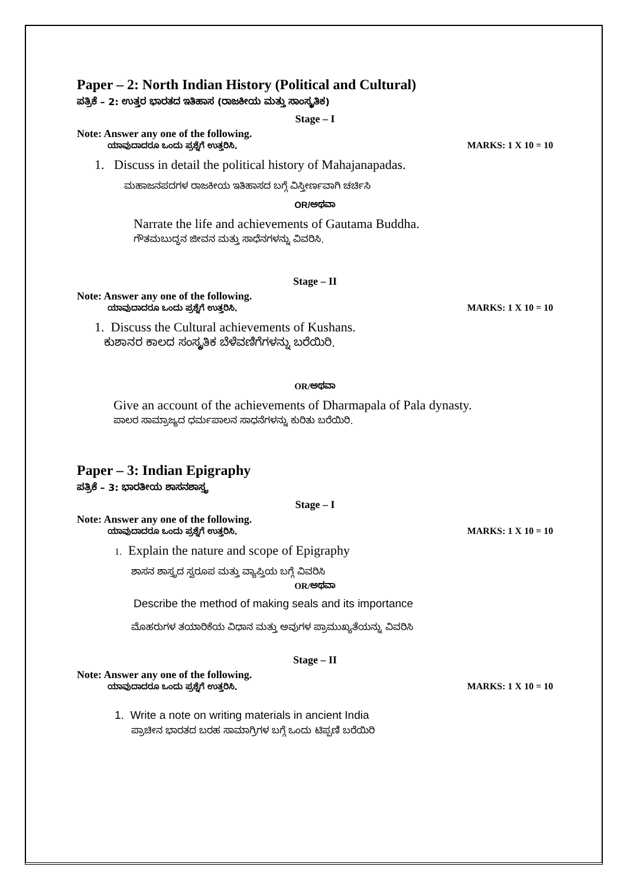Paper – 2: North Indian History (Political and Cultural)
ಪತ್ರಿಕೆ – 2: ಉತ್ತರ ಭಾರತದ ಇತಿಹಾಸ (ರಾಜಕೀಯ ಮತ್ತು ಸಾಂಸ್ಕೃತಿಕ)
Stage – I
Note: Answer any one of the following.
ಯಾವುದಾದರೂ ಒಂದು ಪ್ರಶ್ನೆಗೆ ಉತ್ತರಿಸಿ. MARKS: 1 X 10 = 10
1. Discuss in detail the political history of Mahajanapadas.
ಮಹಾಜನಪದಗಳ ರಾಜಕೀಯ ಇತಿಹಾಸದ ಬಗ್ಗೆ ವಿಸ್ತೀರ್ಣವಾಗಿ ಚರ್ಚಿಸಿ
OR/ಅಥವಾ
Narrate the life and achievements of Gautama Buddha.
ಗೌತಮಬುದ್ಧನ ಜೀವನ ಮತ್ತು ಸಾಧೆನಗಳನ್ನು ವಿವರಿಸಿ.
Stage – II
Note: Answer any one of the following.
ಯಾವುದಾದರೂ ಒಂದು ಪ್ರಶ್ನೆಗೆ ಉತ್ತರಿಸಿ. MARKS: 1 X 10 = 10
1. Discuss the Cultural achievements of Kushans.
ಕುಶಾನರ ಕಾಲದ ಸಂಸ್ಕೃತಿಕ ಬೆಳೆವಣಿಗೆಗಳನ್ನು ಬರೆಯಿರಿ.
OR/ಅಥವಾ
Give an account of the achievements of Dharmapala of Pala dynasty.
ಪಾಲರ ಸಾಮ್ರಾಜ್ಯದ ಧರ್ಮಪಾಲನ ಸಾಧನೆಗಳನ್ನು ಕುರಿತು ಬರೆಯಿರಿ.
Paper – 3: Indian Epigraphy
ಪತ್ರಿಕೆ – 3: ಭಾರತೀಯ ಶಾಸನಶಾಸ್ತ್ರ
Stage – I
Note: Answer any one of the following.
ಯಾವುದಾದರೂ ಒಂದು ಪ್ರಶ್ನೆಗೆ ಉತ್ತರಿಸಿ. MARKS: 1 X 10 = 10
1. Explain the nature and scope of Epigraphy
ಶಾಸನ ಶಾಸ್ತ್ರದ ಸ್ವರೂಪ ಮತ್ತು ವ್ಯಾಪ್ತಿಯ ಬಗ್ಗೆ ವಿವರಿಸಿ
OR/ಅಥವಾ
Describe the method of making seals and its importance
ಮೊಹರುಗಳ ತಯಾರಿಕೆಯ ವಿಧಾನ ಮತ್ತು ಅವುಗಳ ಪ್ರಾಮುಖ್ಯತೆಯನ್ನು ವಿವರಿಸಿ
Stage – II
Note: Answer any one of the following.
ಯಾವುದಾದರೂ ಒಂದು ಪ್ರಶ್ನೆಗೆ ಉತ್ತರಿಸಿ. MARKS: 1 X 10 = 10
1. Write a note on writing materials in ancient India
ಪ್ರಾಚೀನ ಭಾರತದ ಬರಹ ಸಾಮಾಗ್ರಿಗಳ ಬಗ್ಗೆ ಒಂದು ಟಿಪ್ಪಣಿ ಬರೆಯಿರಿ